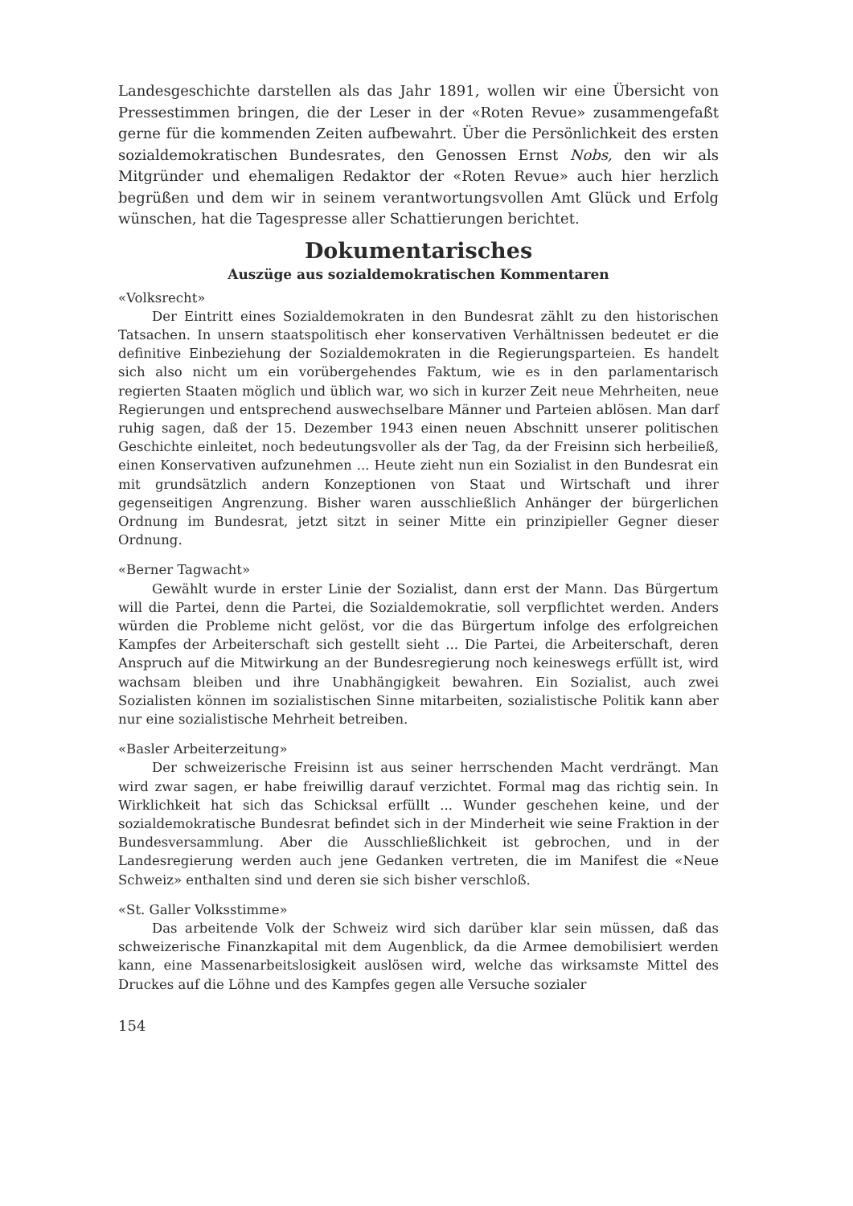Landesgeschichte darstellen als das Jahr 1891, wollen wir eine Übersicht von Pressestimmen bringen, die der Leser in der «Roten Revue» zusammengefaßt gerne für die kommenden Zeiten aufbewahrt. Über die Persönlichkeit des ersten sozialdemokratischen Bundesrates, den Genossen Ernst Nobs, den wir als Mitgründer und ehemaligen Redaktor der «Roten Revue» auch hier herzlich begrüßen und dem wir in seinem verantwortungsvollen Amt Glück und Erfolg wünschen, hat die Tagespresse aller Schattierungen berichtet.
Dokumentarisches
Auszüge aus sozialdemokratischen Kommentaren
«Volksrecht»
Der Eintritt eines Sozialdemokraten in den Bundesrat zählt zu den historischen Tatsachen. In unsern staatspolitisch eher konservativen Verhältnissen bedeutet er die definitive Einbeziehung der Sozialdemokraten in die Regierungsparteien. Es handelt sich also nicht um ein vorübergehendes Faktum, wie es in den parlamentarisch regierten Staaten möglich und üblich war, wo sich in kurzer Zeit neue Mehrheiten, neue Regierungen und entsprechend auswechselbare Männer und Parteien ablösen. Man darf ruhig sagen, daß der 15. Dezember 1943 einen neuen Abschnitt unserer politischen Geschichte einleitet, noch bedeutungsvoller als der Tag, da der Freisinn sich herbeiließ, einen Konservativen aufzunehmen ... Heute zieht nun ein Sozialist in den Bundesrat ein mit grundsätzlich andern Konzeptionen von Staat und Wirtschaft und ihrer gegenseitigen Angrenzung. Bisher waren ausschließlich Anhänger der bürgerlichen Ordnung im Bundesrat, jetzt sitzt in seiner Mitte ein prinzipieller Gegner dieser Ordnung.
«Berner Tagwacht»
Gewählt wurde in erster Linie der Sozialist, dann erst der Mann. Das Bürgertum will die Partei, denn die Partei, die Sozialdemokratie, soll verpflichtet werden. Anders würden die Probleme nicht gelöst, vor die das Bürgertum infolge des erfolgreichen Kampfes der Arbeiterschaft sich gestellt sieht ... Die Partei, die Arbeiterschaft, deren Anspruch auf die Mitwirkung an der Bundesregierung noch keineswegs erfüllt ist, wird wachsam bleiben und ihre Unabhängigkeit bewahren. Ein Sozialist, auch zwei Sozialisten können im sozialistischen Sinne mitarbeiten, sozialistische Politik kann aber nur eine sozialistische Mehrheit betreiben.
«Basler Arbeiterzeitung»
Der schweizerische Freisinn ist aus seiner herrschenden Macht verdrängt. Man wird zwar sagen, er habe freiwillig darauf verzichtet. Formal mag das richtig sein. In Wirklichkeit hat sich das Schicksal erfüllt ... Wunder geschehen keine, und der sozialdemokratische Bundesrat befindet sich in der Minderheit wie seine Fraktion in der Bundesversammlung. Aber die Ausschließlichkeit ist gebrochen, und in der Landesregierung werden auch jene Gedanken vertreten, die im Manifest die «Neue Schweiz» enthalten sind und deren sie sich bisher verschloß.
«St. Galler Volksstimme»
Das arbeitende Volk der Schweiz wird sich darüber klar sein müssen, daß das schweizerische Finanzkapital mit dem Augenblick, da die Armee demobilisiert werden kann, eine Massenarbeitslosigkeit auslösen wird, welche das wirksamste Mittel des Druckes auf die Löhne und des Kampfes gegen alle Versuche sozialer
154